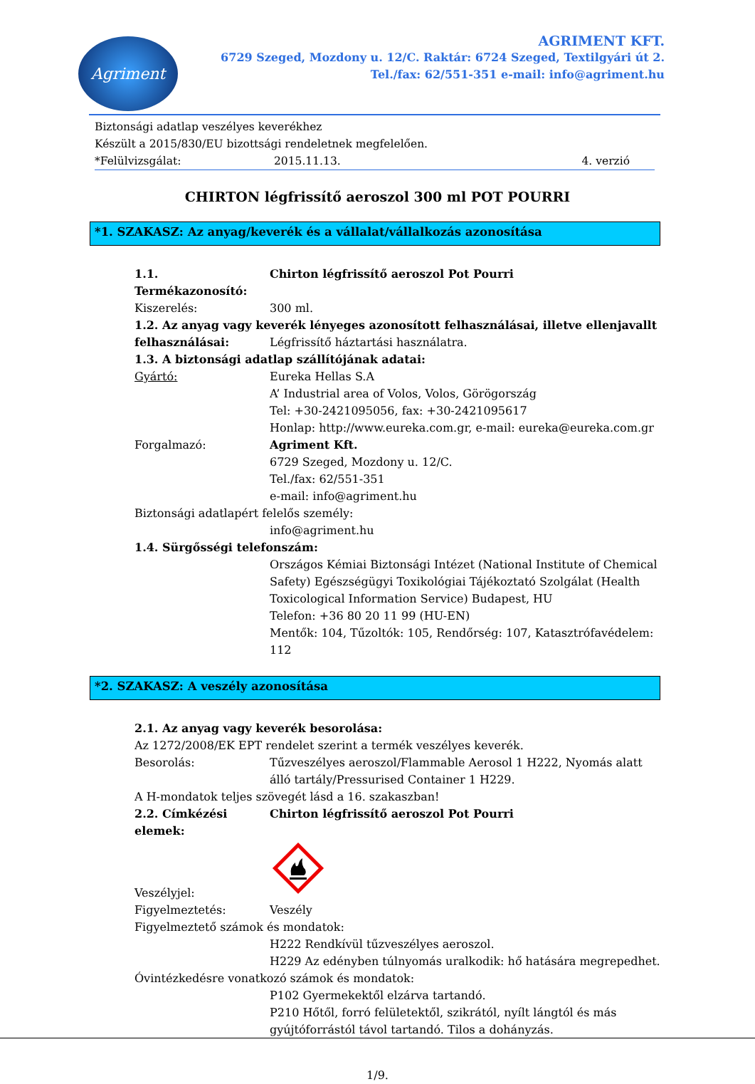Agriment
AGRIMENT KFT.
6729 Szeged, Mozdony u. 12/C. Raktár: 6724 Szeged, Textilgyári út 2.
Tel./fax: 62/551-351 e-mail: info@agriment.hu
Biztonsági adatlap veszélyes keverékhez
Készült a 2015/830/EU bizottsági rendeletnek megfelelően.
*Felülvizsgálat: 2015.11.13. 4. verzió
CHIRTON légfrissítő aeroszol 300 ml POT POURRI
*1. SZAKASZ: Az anyag/keverék és a vállalat/vállalkozás azonosítása
1.1. Termékazonosító: Chirton légfrissítő aeroszol Pot Pourri
Kiszerelés: 300 ml.
1.2. Az anyag vagy keverék lényeges azonosított felhasználásai, illetve ellenjavallt
felhasználásai: Légfrissítő háztartási használatra.
1.3. A biztonsági adatlap szállítójának adatai:
Gyártó: Eureka Hellas S.A
A’ Industrial area of Volos, Volos, Görögország
Tel: +30-2421095056, fax: +30-2421095617
Honlap: http://www.eureka.com.gr, e-mail: eureka@eureka.com.gr
Forgalmazó: Agriment Kft.
6729 Szeged, Mozdony u. 12/C.
Tel./fax: 62/551-351
e-mail: info@agriment.hu
Biztonsági adatlapért felelős személy:
info@agriment.hu
1.4. Sürgősségi telefonszám:
Országos Kémiai Biztonsági Intézet (National Institute of Chemical Safety) Egészségügyi Toxikológiai Tájékoztató Szolgálat (Health Toxicological Information Service) Budapest, HU
Telefon: +36 80 20 11 99 (HU-EN)
Mentők: 104, Tűzoltók: 105, Rendőrség: 107, Katasztrófavédelem: 112
*2. SZAKASZ: A veszély azonosítása
2.1. Az anyag vagy keverék besorolása:
Az 1272/2008/EK EPT rendelet szerint a termék veszélyes keverék.
Besorolás: Tűzveszélyes aeroszol/Flammable Aerosol 1 H222, Nyomás alatt álló tartály/Pressurised Container 1 H229.
A H-mondatok teljes szövegét lásd a 16. szakaszban!
2.2. Címkézési elemek: Chirton légfrissítő aeroszol Pot Pourri
Veszélyjel:
Figyelmeztetés: Veszély
Figyelmeztető számok és mondatok:
H222 Rendkívül tűzveszélyes aeroszol.
H229 Az edényben túlnyomás uralkodik: hő hatására megrepedhet.
Óvintézkedésre vonatkozó számok és mondatok:
P102 Gyermekektől elzárva tartandó.
P210 Hőtől, forró felületektől, szikrától, nyílt lángtól és más gyújtóforrástól távol tartandó. Tilos a dohányzás.
1/9.